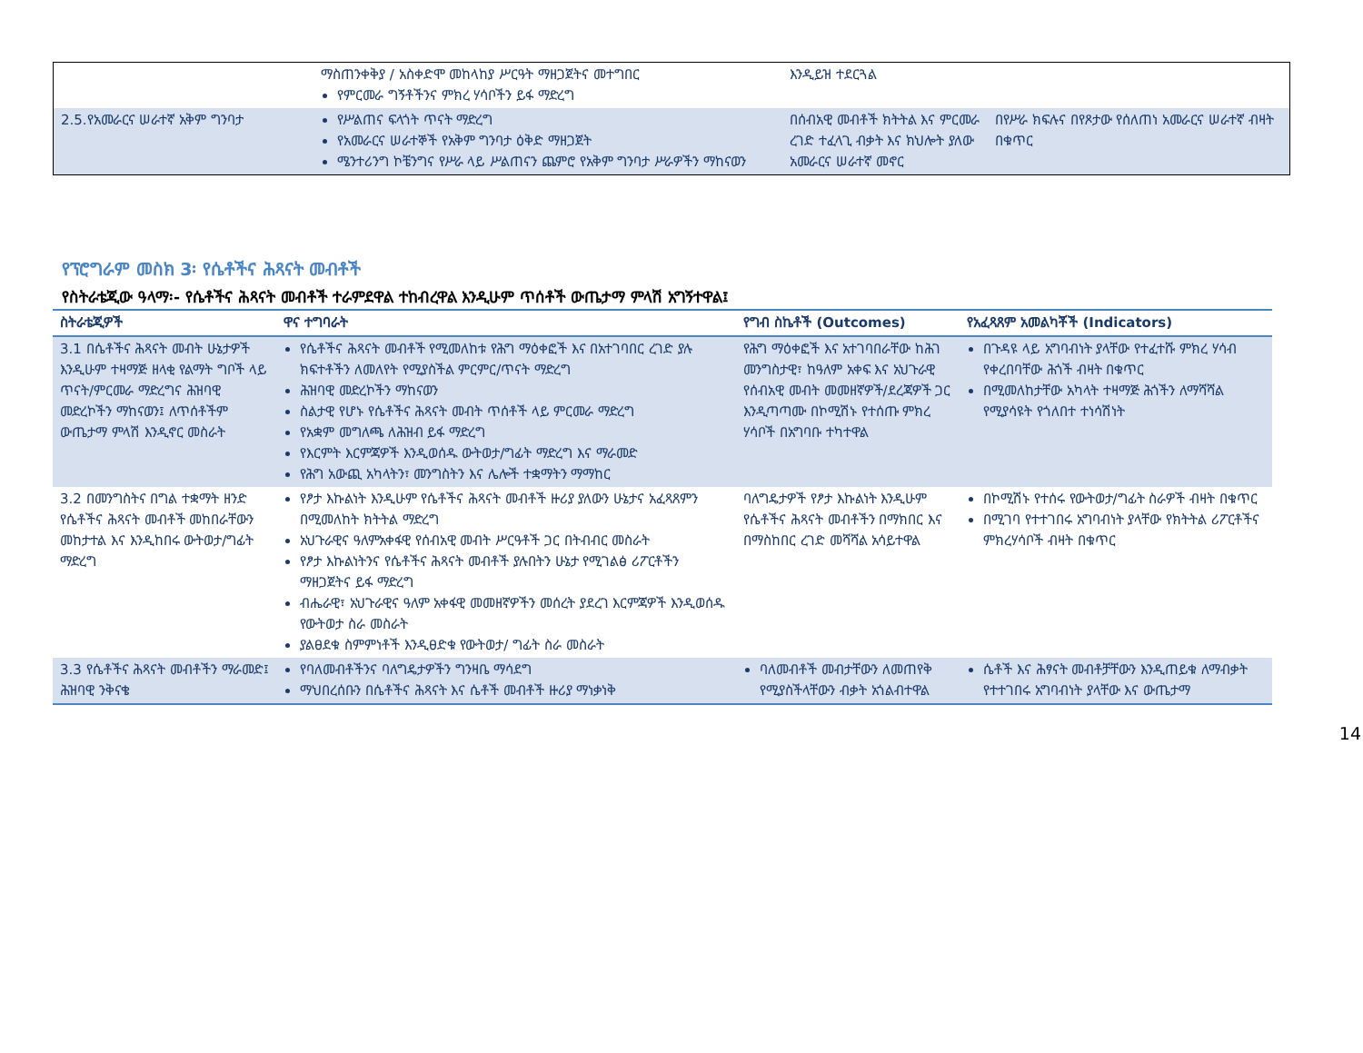| | ማስጠንቀቅያ / አስቀድሞ መከላከያ ሥርዓት ማዘጋጀትና መተግበር የምርመራ ግኝቶችንና ምክረ ሃሳቦችን ይፋ ማድረግ | እንዲይዝ ተደርጓል | |
| 2.5.የአመራርና ሠራተኛ አቅም ግንባታ | የሥልጠና ፍላጎት ጥናት ማድረግ የአመራርና ሠራተኞች የአቅም ግንባታ ዕቅድ ማዘጋጀት ሜንተሪንግ ኮቼንግና የሥራ ላይ ሥልጠናን ጨምሮ የአቅም ግንባታ ሥራዎችን ማከናወን | በሰብአዊ መብቶች ክትትል እና ምርመራ ረገድ ተፈላጊ ብቃት እና ክህሎት ያለው አመራርና ሠራተኛ መኖር | በየሥራ ክፍሉና በየጾታው የሰለጠነ አመራርና ሠራተኛ ብዛት በቁጥር |
የፕሮግራም መስክ 3፡ የሴቶችና ሕጻናት መብቶች
የስትራቴጂው ዓላማ፡- የሴቶችና ሕጻናት መብቶች ተራምደዋል ተከብረዋል እንዲሁም ጥሰቶች ውጤታማ ምላሽ አግኝተዋል፤
| ስትራቴጂዎች | ዋና ተግባራት | የግብ ስኬቶች (Outcomes) | የአፈጻጸም አመልካቾች (Indicators) |
| --- | --- | --- | --- |
| 3.1 በሴቶችና ሕጻናት መብት ሁኔታዎች እንዲሁም ተዛማጅ ዘላቂ የልማት ግቦች ላይ ጥናት/ምርመራ ማድረግና ሕዝባዊ መድረኮችን ማከናወን፤ ለጥሰቶችም ውጤታማ ምላሽ እንዲኖር መስራት | የሴቶችና ሕጻናት መብቶች የሚመለከቱ የሕግ ማዕቀፎች እና በአተገባበር ረገድ ያሉ ክፍተቶችን ለመለየት የሚያስችል ምርምር/ጥናት ማድረግ ሕዝባዊ መድረኮችን ማከናወን ስልታዊ የሆኑ የሴቶችና ሕጻናት መብት ጥሰቶች ላይ ምርመራ ማድረግ የአቋም መግለጫ ለሕዝብ ይፋ ማድረግ የእርምት እርምጃዎች እንዲወሰዱ ውትወታ/ግፊት ማድረግ እና ማራመድ የሕግ አውጪ አካላትን፣ መንግስትን እና ሌሎች ተቋማትን ማማከር | የሕግ ማዕቀፎች እና አተገባበራቸው ከሕገ መንግስታዊ፣ ከዓለም አቀፍ እና አህጉራዊ የሰብአዊ መብት መመዘኛዎች/ደረጃዎች ጋር እንዲጣጣሙ በኮሚሽኑ የተሰጡ ምክረ ሃሳቦች በአግባቡ ተካተዋል | በጉዳዩ ላይ አግባብነት ያላቸው የተፈተሹ ምክረ ሃሳብ የቀረበባቸው ሕጎች ብዛት በቁጥር በሚመለከታቸው አካላት ተዛማጅ ሕጎችን ለማሻሻል የሚያሳዩት የጎለበተ ተነሳሽነት |
| 3.2 በመንግስትና በግል ተቋማት ዘንድ የሴቶችና ሕጻናት መብቶች መከበራቸውን መከታተል እና እንዲከበሩ ውትወታ/ግፊት ማድረግ | የፆታ እኩልነት እንዲሁም የሴቶችና ሕጻናት መብቶች ዙሪያ ያለውን ሁኔታና አፈጻጸምን በሚመለከት ክትትል ማድረግ አህጉራዊና ዓለምአቀፋዊ የሰብአዊ መብት ሥርዓቶች ጋር በትብብር መስራት የፆታ እኩልነትንና የሴቶችና ሕጻናት መብቶች ያሉበትን ሁኔታ የሚገልፅ ሪፖርቶችን ማዘጋጀትና ይፋ ማድረግ ብሔራዊ፣ አህጉራዊና ዓለም አቀፋዊ መመዘኛዎችን መሰረት ያደረገ እርምጃዎች እንዲወሰዱ የውትወታ ስራ መስራት ያልፀደቁ ስምምነቶች እንዲፀድቁ የውትወታ/ ግፊት ስራ መስራት | ባለግዴታዎች የፆታ እኩልነት እንዲሁም የሴቶችና ሕጻናት መብቶችን በማክበር እና በማስከበር ረገድ መሻሻል አሳይተዋል | በኮሚሽኑ የተሰሩ የውትወታ/ግፊት ስራዎች ብዛት በቁጥር በሚገባ የተተገበሩ አግባብነት ያላቸው የክትትል ሪፖርቶችና ምክረሃሳቦች ብዛት በቁጥር |
| 3.3 የሴቶችና ሕጻናት መብቶችን ማራመድ፤ ሕዝባዊ ንቅናቄ | የባለመብቶችንና ባለግዴታዎችን ግንዛቤ ማሳደግ ማህበረሰቡን በሴቶችና ሕጻናት እና ሴቶች መብቶች ዙሪያ ማነቃነቅ | ባለመብቶች መብታቸውን ለመጠየቅ የሚያስችላቸውን ብቃት አጎልብተዋል | ሴቶች እና ሕፃናት መብቶቻቸውን እንዲጠይቁ ለማብቃት የተተገበሩ አግባብነት ያላቸው እና ውጤታማ |
14